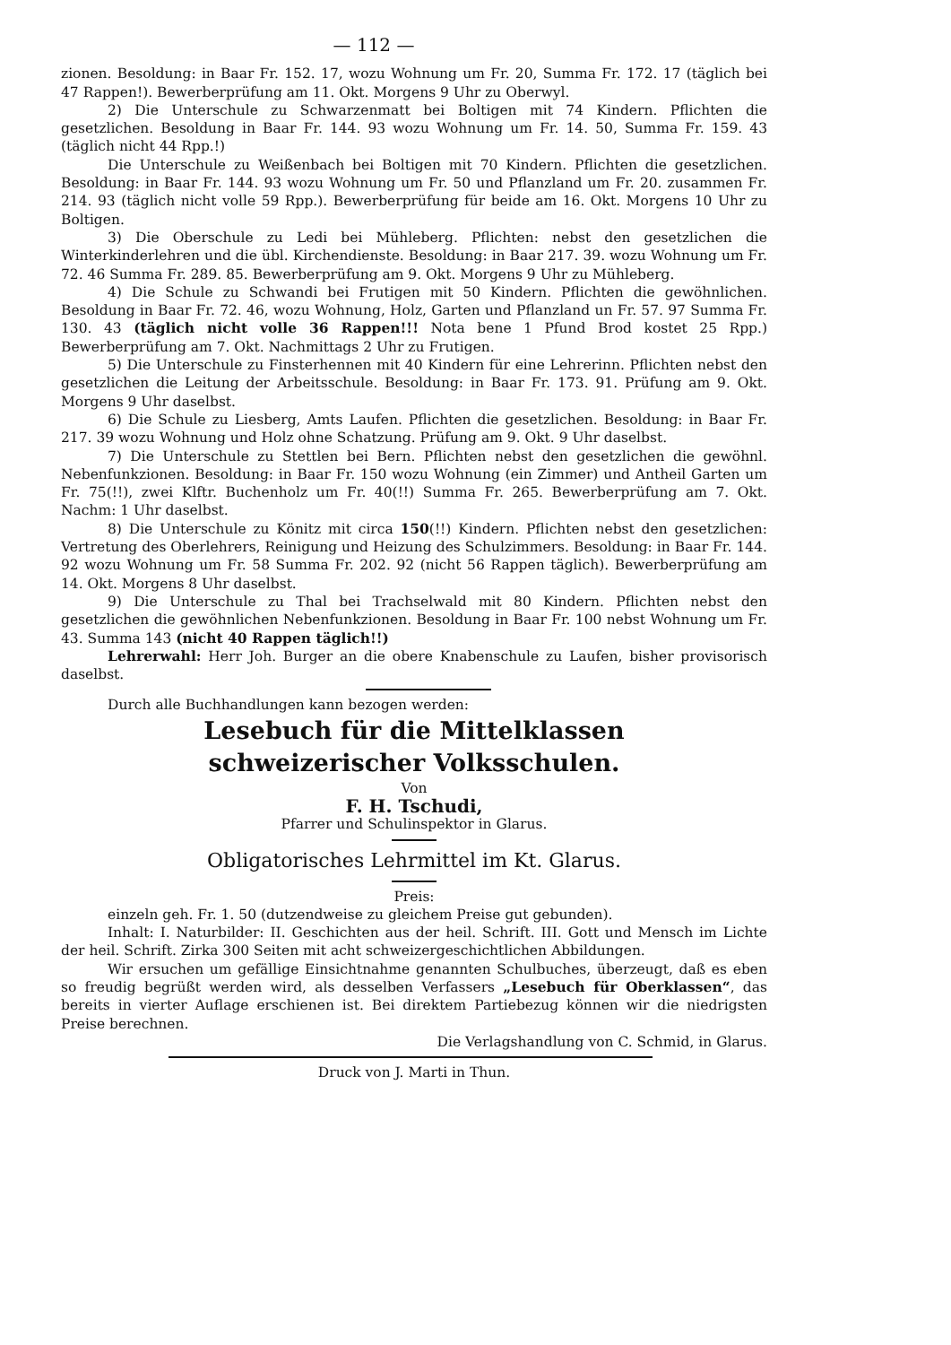— 112 —
zionen. Besoldung: in Baar Fr. 152. 17, wozu Wohnung um Fr. 20, Summa Fr. 172. 17 (täglich bei 47 Rappen!). Bewerberprüfung am 11. Okt. Morgens 9 Uhr zu Oberwyl.
2) Die Unterschule zu Schwarzenmatt bei Boltigen mit 74 Kindern. Pflichten die gesetzlichen. Besoldung in Baar Fr. 144. 93 wozu Wohnung um Fr. 14. 50, Summa Fr. 159. 43 (täglich nicht 44 Rpp.!)
Die Unterschule zu Weißenbach bei Boltigen mit 70 Kindern. Pflichten die gesetzlichen. Besoldung: in Baar Fr. 144. 93 wozu Wohnung um Fr. 50 und Pflanzland um Fr. 20. zusammen Fr. 214. 93 (täglich nicht volle 59 Rpp.). Bewerberprüfung für beide am 16. Okt. Morgens 10 Uhr zu Boltigen.
3) Die Oberschule zu Ledi bei Mühleberg. Pflichten: nebst den gesetzlichen die Winterkinderlehren und die übl. Kirchendienste. Besoldung: in Baar 217. 39. wozu Wohnung um Fr. 72. 46 Summa Fr. 289. 85. Bewerberprüfung am 9. Okt. Morgens 9 Uhr zu Mühleberg.
4) Die Schule zu Schwandi bei Frutigen mit 50 Kindern. Pflichten die gewöhnlichen. Besoldung in Baar Fr. 72. 46, wozu Wohnung, Holz, Garten und Pflanzland un Fr. 57. 97 Summa Fr. 130. 43 (täglich nicht volle 36 Rappen!!! Nota bene 1 Pfund Brod kostet 25 Rpp.) Bewerberprüfung am 7. Okt. Nachmittags 2 Uhr zu Frutigen.
5) Die Unterschule zu Finsterhennen mit 40 Kindern für eine Lehrerinn. Pflichten nebst den gesetzlichen die Leitung der Arbeitsschule. Besoldung: in Baar Fr. 173. 91. Prüfung am 9. Okt. Morgens 9 Uhr daselbst.
6) Die Schule zu Liesberg, Amts Laufen. Pflichten die gesetzlichen. Besoldung: in Baar Fr. 217. 39 wozu Wohnung und Holz ohne Schatzung. Prüfung am 9. Okt. 9 Uhr daselbst.
7) Die Unterschule zu Stettlen bei Bern. Pflichten nebst den gesetzlichen die gewöhnl. Nebenfunkzionen. Besoldung: in Baar Fr. 150 wozu Wohnung (ein Zimmer) und Antheil Garten um Fr. 75(!!), zwei Klftr. Buchenholz um Fr. 40(!!) Summa Fr. 265. Bewerberprüfung am 7. Okt. Nachm: 1 Uhr daselbst.
8) Die Unterschule zu Könitz mit circa 150(!!) Kindern. Pflichten nebst den gesetzlichen: Vertretung des Oberlehrers, Reinigung und Heizung des Schulzimmers. Besoldung: in Baar Fr. 144. 92 wozu Wohnung um Fr. 58 Summa Fr. 202. 92 (nicht 56 Rappen täglich). Bewerberprüfung am 14. Okt. Morgens 8 Uhr daselbst.
9) Die Unterschule zu Thal bei Trachselwald mit 80 Kindern. Pflichten nebst den gesetzlichen die gewöhnlichen Nebenfunkzionen. Besoldung in Baar Fr. 100 nebst Wohnung um Fr. 43. Summa 143 (nicht 40 Rappen täglich!!)
Lehrerwahl: Herr Joh. Burger an die obere Knabenschule zu Laufen, bisher provisorisch daselbst.
Durch alle Buchhandlungen kann bezogen werden:
Lesebuch für die Mittelklassen
schweizerischer Volksschulen.
Von
F. H. Tschudi,
Pfarrer und Schulinspektor in Glarus.
Obligatorisches Lehrmittel im Kt. Glarus.
Preis:
einzeln geh. Fr. 1. 50 (dutzendweise zu gleichem Preise gut gebunden).
Inhalt: I. Naturbilder: II. Geschichten aus der heil. Schrift. III. Gott und Mensch im Lichte der heil. Schrift. Zirka 300 Seiten mit acht schweizergeschichtlichen Abbildungen.
Wir ersuchen um gefällige Einsichtnahme genannten Schulbuches, überzeugt, daß es eben so freudig begrüßt werden wird, als desselben Verfassers „Lesebuch für Oberklassen“, das bereits in vierter Auflage erschienen ist. Bei direktem Partiebezug können wir die niedrigsten Preise berechnen.
Die Verlagshandlung von C. Schmid, in Glarus.
Druck von J. Marti in Thun.